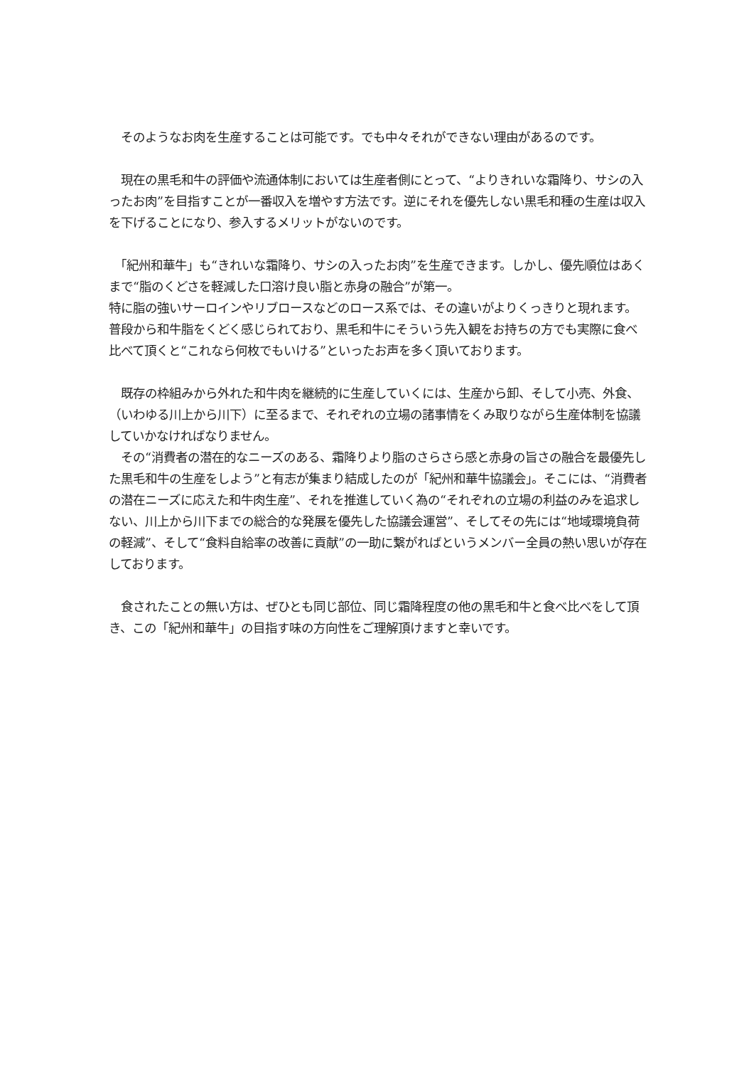そのようなお肉を生産することは可能です。でも中々それができない理由があるのです。
　現在の黒毛和牛の評価や流通体制においては生産者側にとって、“よりきれいな霜降り、サシの入ったお肉”を目指すことが一番収入を増やす方法です。逆にそれを優先しない黒毛和種の生産は収入を下げることになり、参入するメリットがないのです。
　「紀州和華牛」も“きれいな霜降り、サシの入ったお肉”を生産できます。しかし、優先順位はあくまで“脂のくどさを軽減した口溶け良い脂と赤身の融合”が第一。
特に脂の強いサーロインやリブロースなどのロース系では、その違いがよりくっきりと現れます。普段から和牛脂をくどく感じられており、黒毛和牛にそういう先入観をお持ちの方でも実際に食べ比べて頂くと“これなら何枚でもいける”といったお声を多く頂いております。
　既存の枠組みから外れた和牛肉を継続的に生産していくには、生産から卸、そして小売、外食、（いわゆる川上から川下）に至るまで、それぞれの立場の諸事情をくみ取りながら生産体制を協議していかなければなりません。
　その“消費者の潜在的なニーズのある、霜降りより脂のさらさら感と赤身の旨さの融合を最優先した黒毛和牛の生産をしよう”と有志が集まり結成したのが「紀州和華牛協議会」。そこには、“消費者の潜在ニーズに応えた和牛肉生産”、それを推進していく為の“それぞれの立場の利益のみを追求しない、川上から川下までの総合的な発展を優先した協議会運営”、そしてその先には“地域環境負荷の軽減”、そして“食料自給率の改善に貢献”の一助に繋がればというメンバー全員の熱い思いが存在しております。
　食されたことの無い方は、ぜひとも同じ部位、同じ霜降程度の他の黒毛和牛と食べ比べをして頂き、この「紀州和華牛」の目指す味の方向性をご理解頂けますと幸いです。